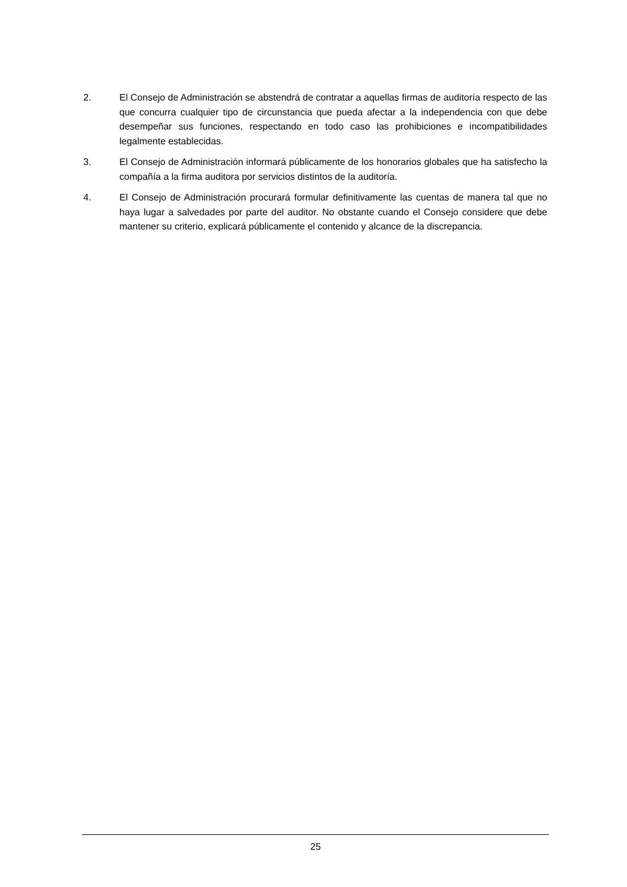2. El Consejo de Administración se abstendrá de contratar a aquellas firmas de auditoría respecto de las que concurra cualquier tipo de circunstancia que pueda afectar a la independencia con que debe desempeñar sus funciones, respectando en todo caso las prohibiciones e incompatibilidades legalmente establecidas.
3. El Consejo de Administración informará públicamente de los honorarios globales que ha satisfecho la compañía a la firma auditora por servicios distintos de la auditoría.
4. El Consejo de Administración procurará formular definitivamente las cuentas de manera tal que no haya lugar a salvedades por parte del auditor. No obstante cuando el Consejo considere que debe mantener su criterio, explicará públicamente el contenido y alcance de la discrepancia.
25